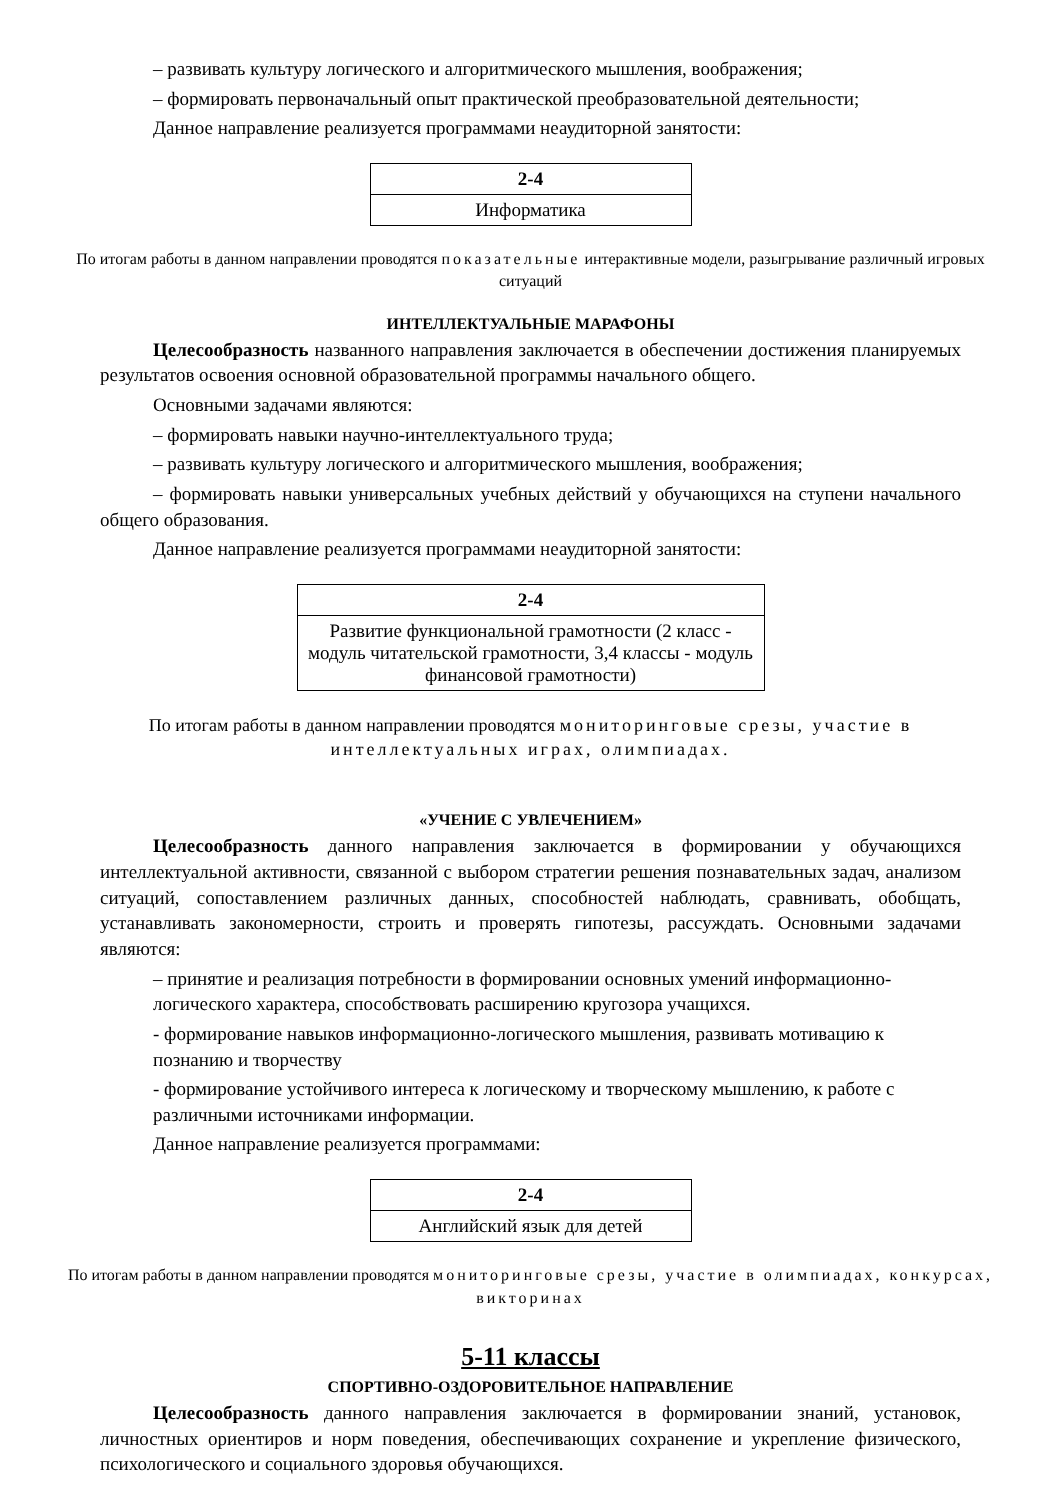– развивать культуру логического и алгоритмического мышления, воображения;
– формировать первоначальный опыт практической преобразовательной деятельности;
Данное направление реализуется программами неаудиторной занятости:
| 2-4 |
| Информатика |
По итогам работы в данном направлении проводятся показательные интерактивные модели, разыгрывание различный игровых ситуаций
ИНТЕЛЛЕКТУАЛЬНЫЕ МАРАФОНЫ
Целесообразность названного направления заключается в обеспечении достижения планируемых результатов освоения основной образовательной программы начального общего.
Основными задачами являются:
– формировать навыки научно-интеллектуального труда;
– развивать культуру логического и алгоритмического мышления, воображения;
– формировать навыки универсальных учебных действий у обучающихся на ступени начального общего образования.
Данное направление реализуется программами неаудиторной занятости:
| 2-4 |
| Развитие функциональной грамотности (2 класс - модуль читательской грамотности, 3,4 классы - модуль финансовой грамотности) |
По итогам работы в данном направлении проводятся мониторинговые срезы, участие в интеллектуальных играх, олимпиадах.
«УЧЕНИЕ С УВЛЕЧЕНИЕМ»
Целесообразность данного направления заключается в формировании у обучающихся интеллектуальной активности, связанной с выбором стратегии решения познавательных задач, анализом ситуаций, сопоставлением различных данных, способностей наблюдать, сравнивать, обобщать, устанавливать закономерности, строить и проверять гипотезы, рассуждать. Основными задачами являются:
– принятие и реализация потребности в формировании основных умений информационно-логического характера, способствовать расширению кругозора учащихся.
- формирование навыков информационно-логического мышления, развивать мотивацию к познанию и творчеству
- формирование устойчивого интереса к логическому и творческому мышлению, к работе с различными источниками информации.
Данное направление реализуется программами:
| 2-4 |
| Английский язык для детей |
По итогам работы в данном направлении проводятся мониторинговые срезы, участие в олимпиадах, конкурсах, викторинах
5-11 классы
СПОРТИВНО-ОЗДОРОВИТЕЛЬНОЕ НАПРАВЛЕНИЕ
Целесообразность данного направления заключается в формировании знаний, установок, личностных ориентиров и норм поведения, обеспечивающих сохранение и укрепление физического, психологического и социального здоровья обучающихся.